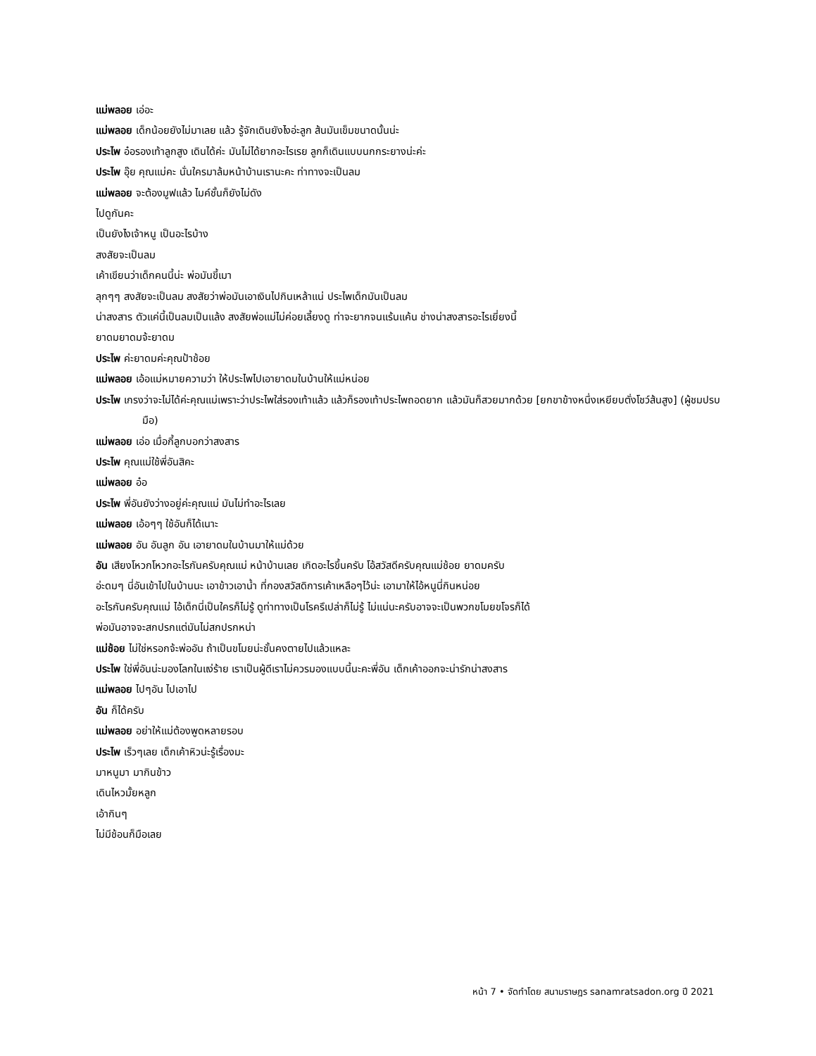แม่พลอย เอ่อะ
แม่พลอย เด็กน้อยยังไม่มาเลย แล้ว รู้จักเดินยังไงอ่ะลูก ส้นมันเข็มขนาดนั้นน่ะ
ประไพ อ๋อรองเท้าลูกสูง เดินได้ค่ะ มันไม่ได้ยากอะไรเรย ลูกก็เดินแบบนกกระยางน่ะค่ะ
ประไพ อุ๊ย คุณแม่คะ นั่นใครมาล้มหน้าบ้านเรานะคะ ท่าทางจะเป็นลม
แม่พลอย จะต้องมูฟแล้ว ไมค์ชั้นก็ยังไม่ดัง
ไปดูกันคะ
เป็นยังไงเจ้าหนู เป็นอะไรบ้าง
สงสัยจะเป็นลม
เค้าเขียนว่าเด็กคนนี้น่ะ พ่อมันขี้เมา
ลุกๆๆ สงสัยจะเป็นลม สงสัยว่าพ่อมันเอาเงินไปกินเหล้าแน่ ประไพเด็กมันเป็นลม
น่าสงสาร ตัวแค่นี้เป็นลมเป็นแล้ง สงสัยพ่อแม่ไม่ค่อยเลี้ยงดู ท่าจะยากจนแร้นแค้น ช่างน่าสงสารอะไรเยี่ยงนี้
ยาดมยาดมจ้ะยาดม
ประไพ ค่ะยาดมค่ะคุณป้าช้อย
แม่พลอย เอ้อแม่หมายความว่า ให้ประไพไปเอายาดมในบ้านให้แม่หน่อย
ประไพ เกรงว่าจะไม่ได้ค่ะคุณแม่เพราะว่าประไพใส่รองเท้าแล้ว แล้วก็รองเท้าประไพถอดยาก แล้วมันก็สวยมากด้วย [ยกขาข้างหนึ่งเหยียบตั่งโชว์ส้นสูง] (ผู้ชมปรบมือ)
แม่พลอย เอ่อ เมื่อกี้ลูกบอกว่าสงสาร
ประไพ คุณแม่ใช้พี่อันสิคะ
แม่พลอย อ๋อ
ประไพ พี่อันยังว่างอยู่ค่ะคุณแม่ มันไม่ทำอะไรเลย
แม่พลอย เอ้อๆๆ ใช้อันก็ได้เนาะ
แม่พลอย อัน อันลูก อัน เอายาดมในบ้านมาให้แม่ด้วย
อัน เสียงโหวกโหวกอะไรกันครับคุณแม่ หน้าบ้านเลย เกิดอะไรขึ้นครับ โอ้สวัสดีครับคุณแม่ช้อย ยาดมครับ
อ่ะดมๆ นี่อันเข้าไปในบ้านนะ เอาข้าวเอาน้ำ ที่กองสวัสดิการเค้าเหลือๆไว้น่ะ เอามาให้ไอ้หนูนี่กินหน่อย
อะไรกันครับคุณแม่ ไอ้เด็กนี่เป็นใครก็ไม่รู้ ดูท่าทางเป็นโรครึเปล่าก็ไม่รู้ ไม่แน่นะครับอาจจะเป็นพวกขโมยขโจรก็ได้
พ่อมันอาจจะสกปรกแต่มันไม่สกปรกหน่า
แม่ช้อย ไม่ใช่หรอกจ้ะพ่ออัน ถ้าเป็นขโมยน่ะชั้นคงตายไปแล้วแหละ
ประไพ ใช่พี่อันน่ะมองโลกในแง่ร้าย เราเป็นผู้ดีเราไม่ควรมองแบบนี้นะคะพี่อัน เด็กเค้าออกจะน่ารักน่าสงสาร
แม่พลอย ไปๆอัน ไปเอาไป
อัน ก็ได้ครับ
แม่พลอย อย่าให้แม่ต้องพูดหลายรอบ
ประไพ เร็วๆเลย เด็กเค้าหิวน่ะรู้เรื่องมะ
มาหนูมา มากินข้าว
เดินไหวมั้ยหลูก
เอ้ากินๆ
ไม่มีช้อนก็มือเลย
หน้า 7 • จัดทำโดย สนามราษฎร sanamratsadon.org ปี 2021